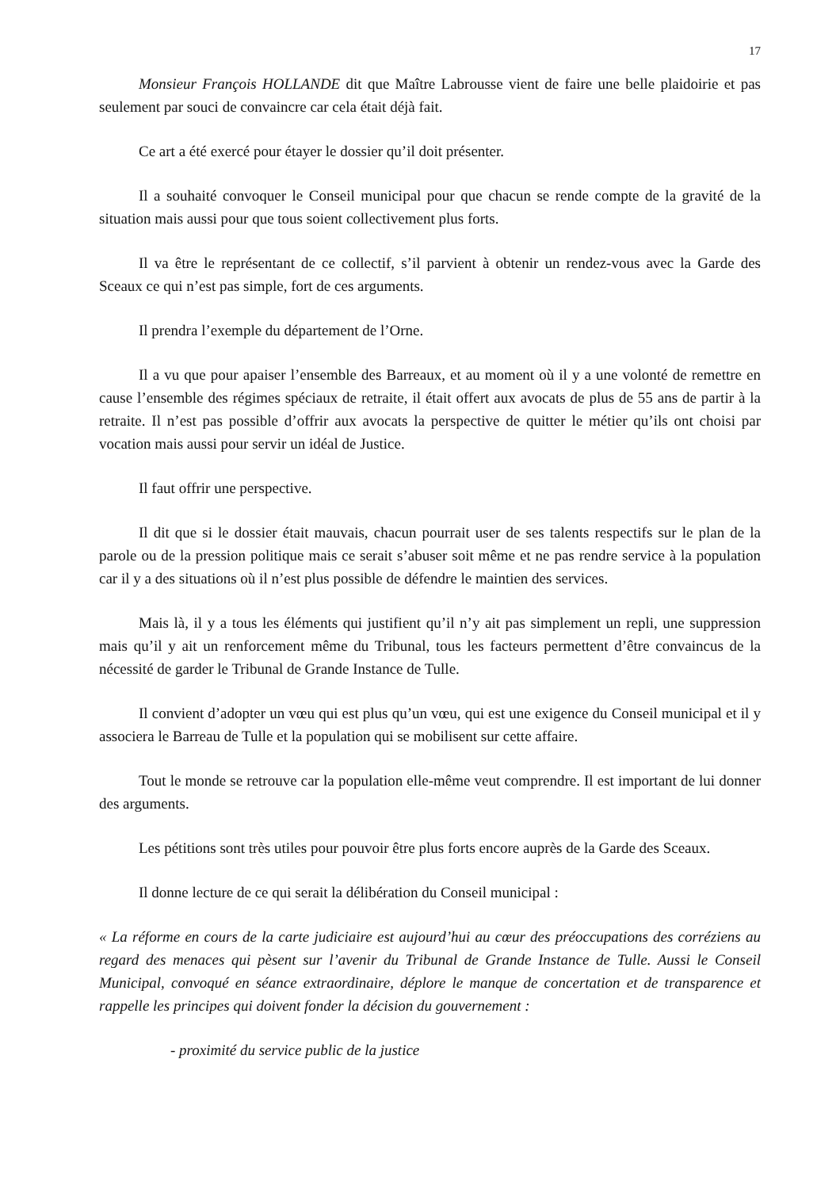17
Monsieur François HOLLANDE dit que Maître Labrousse vient de faire une belle plaidoirie et pas seulement par souci de convaincre car cela était déjà fait.
Ce art a été exercé pour étayer le dossier qu’il doit présenter.
Il a souhaité convoquer le Conseil municipal pour que chacun se rende compte de la gravité de la situation mais aussi pour que tous soient collectivement plus forts.
Il va être le représentant de ce collectif, s’il parvient à obtenir un rendez-vous avec la Garde des Sceaux ce qui n’est pas simple, fort de ces arguments.
Il prendra l’exemple du département de l’Orne.
Il a vu que pour apaiser l’ensemble des Barreaux, et au moment où il y a une volonté de remettre en cause l’ensemble des régimes spéciaux de retraite, il était offert aux avocats de plus de 55 ans de partir à la retraite. Il n’est pas possible d’offrir aux avocats la perspective de quitter le métier qu’ils ont choisi par vocation mais aussi pour servir un idéal de Justice.
Il faut offrir une perspective.
Il dit que si le dossier était mauvais, chacun pourrait user de ses talents respectifs sur le plan de la parole ou de la pression politique mais ce serait s’abuser soit même et ne pas rendre service à la population car il y a des situations où il n’est plus possible de défendre le maintien des services.
Mais là, il y a tous les éléments qui justifient qu’il n’y ait pas simplement un repli, une suppression mais qu’il y ait un renforcement même du Tribunal, tous les facteurs permettent d’être convaincus de la nécessité de garder le Tribunal de Grande Instance de Tulle.
Il convient d’adopter un vœu qui est plus qu’un vœu, qui est une exigence du Conseil municipal et il y associera le Barreau de Tulle et la population qui se mobilisent sur cette affaire.
Tout le monde se retrouve car la population elle-même veut comprendre. Il est important de lui donner des arguments.
Les pétitions sont très utiles pour pouvoir être plus forts encore auprès de la Garde des Sceaux.
Il donne lecture de ce qui serait la délibération du Conseil municipal :
« La réforme en cours de la carte judiciaire est aujourd’hui au cœur des préoccupations des corréziens au regard des menaces qui pèsent sur l’avenir du Tribunal de Grande Instance de Tulle. Aussi le Conseil Municipal, convoqué en séance extraordinaire, déplore le manque de concertation et de transparence et rappelle les principes qui doivent fonder la décision du gouvernement :
- proximité du service public de la justice